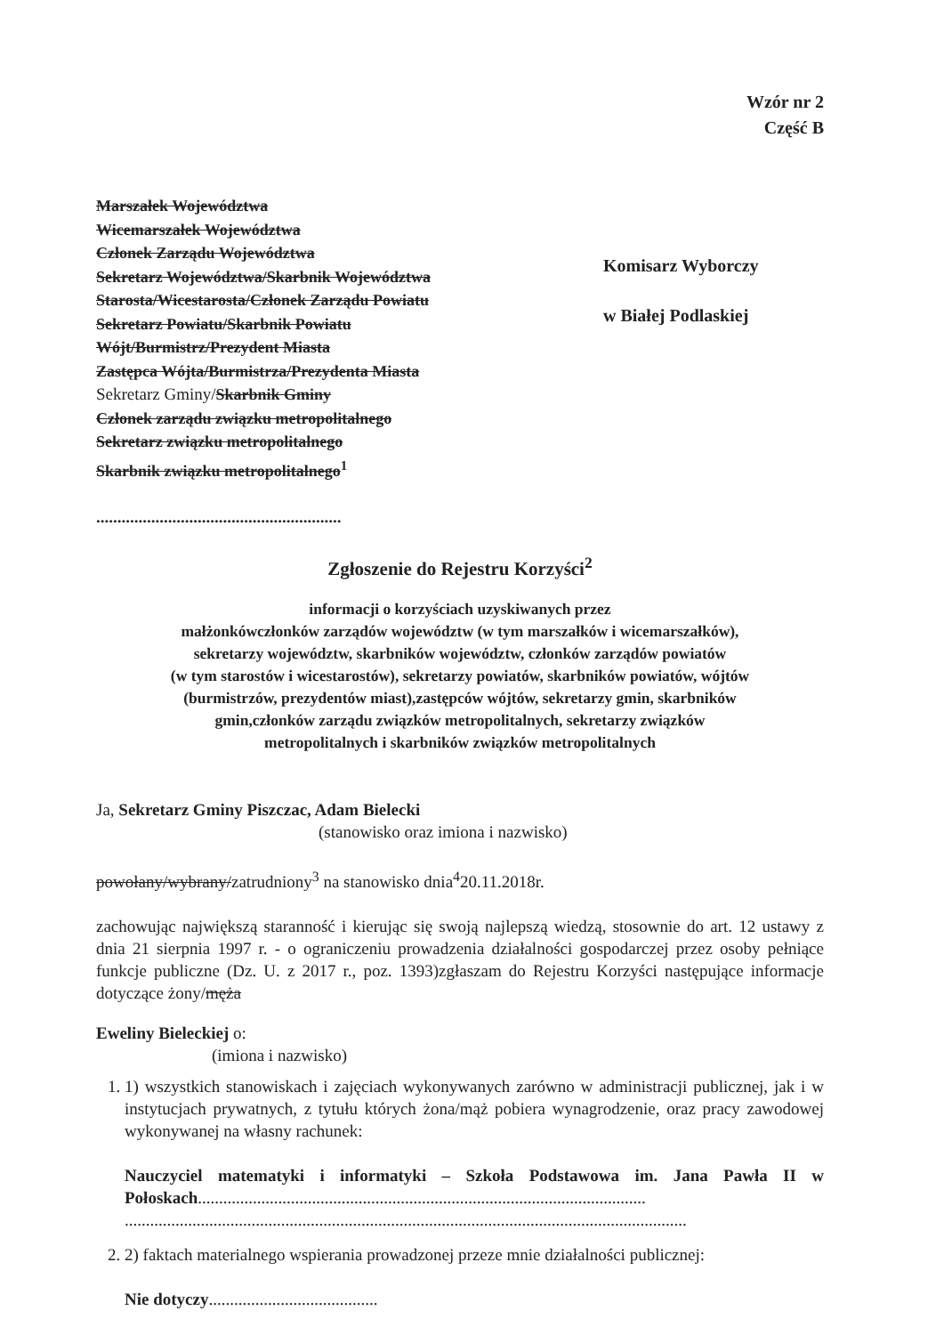Wzór nr 2
Część B
Marszałek Województwa
Wicemarszałek Województwa
Członek Zarządu Województwa
Sekretarz Województwa/Skarbnik Województwa
Starosta/Wicestarosta/Członek Zarządu Powiatu
Sekretarz Powiatu/Skarbnik Powiatu
Wójt/Burmistrz/Prezydent Miasta
Zastępca Wójta/Burmistrza/Prezydenta Miasta
Sekretarz Gminy/Skarbnik Gminy
Członek zarządu związku metropolitalnego
Sekretarz związku metropolitalnego
Skarbnik związku metropolitalnego<sup>1</sup>
Komisarz Wyborczy
w Białej Podlaskiej
..........................................................
Zgłoszenie do Rejestru Korzyści<sup>2</sup>
informacji o korzyściach uzyskiwanych przez
małżonkówczłonków zarządów województw (w tym marszałków i wicemarszałków),
sekretarzy województw, skarbników województw, członków zarządów powiatów
(w tym starostów i wicestarostów), sekretarzy powiatów, skarbników powiatów, wójtów
(burmistrzów, prezydentów miast),zastępców wójtów, sekretarzy gmin, skarbników
gmin,członków zarządu związków metropolitalnych, sekretarzy związków
metropolitalnych i skarbników związków metropolitalnych
Ja, Sekretarz Gminy Piszczac, Adam Bielecki
(stanowisko oraz imiona i nazwisko)
powołany/wybrany/zatrudniony<sup>3</sup> na stanowisko dnia<sup>4</sup>20.11.2018r.
zachowując największą staranność i kierując się swoją najlepszą wiedzą, stosownie do art. 12 ustawy z dnia 21 sierpnia 1997 r. - o ograniczeniu prowadzenia działalności gospodarczej przez osoby pełniące funkcje publiczne (Dz. U. z 2017 r., poz. 1393)zgłaszam do Rejestru Korzyści następujące informacje dotyczące żony/męża
Eweliny Bieleckiej o:
(imiona i nazwisko)
1. 1) wszystkich stanowiskach i zajęciach wykonywanych zarówno w administracji publicznej, jak i w instytucjach prywatnych, z tytułu których żona/mąż pobiera wynagrodzenie, oraz pracy zawodowej wykonywanej na własny rachunek:
Nauczyciel matematyki i informatyki – Szkoła Podstawowa im. Jana Pawła II w Połoskach..........................................................................................................
.....................................................................................................................................
2. 2) faktach materialnego wspierania prowadzonej przeze mnie działalności publicznej:
Nie dotyczy........................................